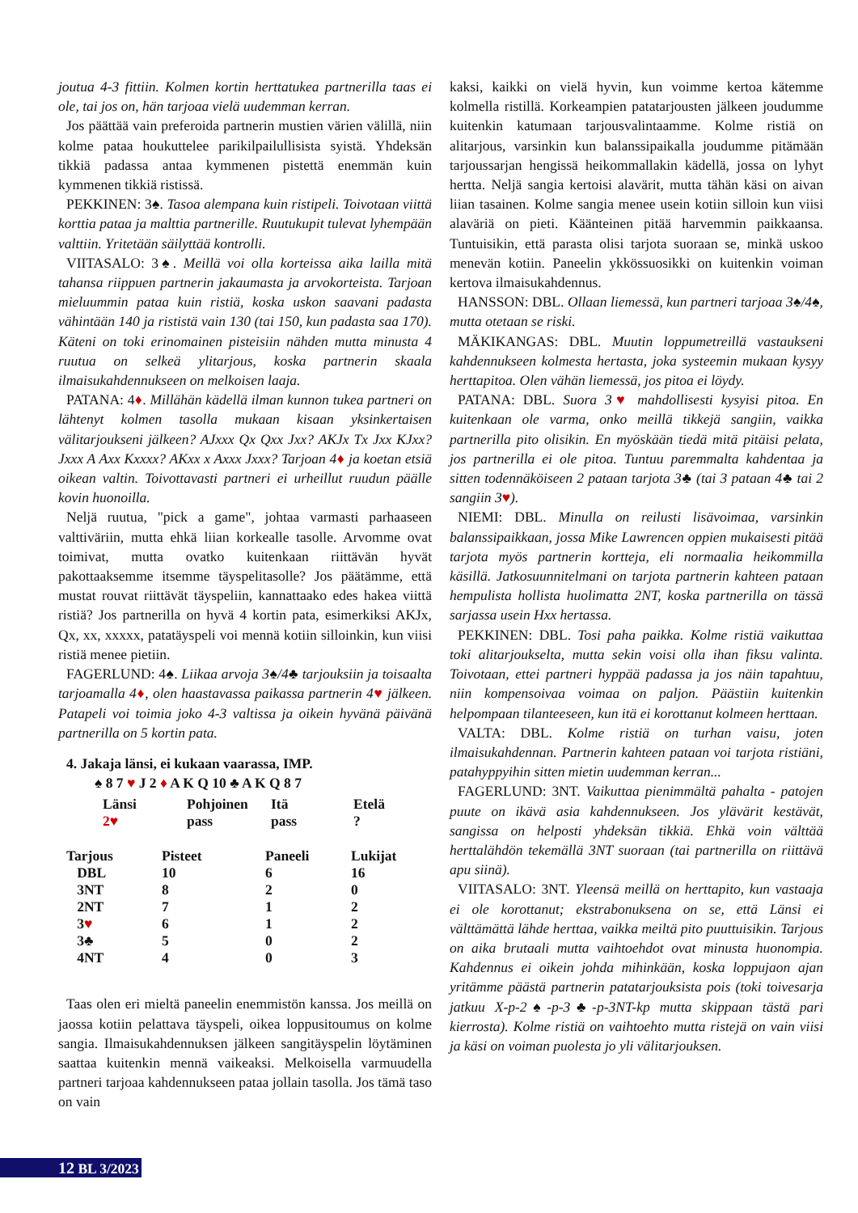joutua 4-3 fittiin. Kolmen kortin herttatukea partnerilla taas ei ole, tai jos on, hän tarjoaa vielä uudemman kerran.
Jos päättää vain preferoida partnerin mustien värien välillä, niin kolme pataa houkuttelee parikilpailullisista syistä. Yhdeksän tikkiä padassa antaa kymmenen pistettä enemmän kuin kymmenen tikkiä ristissä.
PEKKINEN: 3♠. Tasoa alempana kuin ristipeli. Toivotaan viittä korttia pataa ja malttia partnerille. Ruutukupit tulevat lyhempään valttiin. Yritetään säilyttää kontrolli.
VIITASALO: 3♠. Meillä voi olla korteissa aika lailla mitä tahansa riippuen partnerin jakaumasta ja arvokorteista. Tarjoan mieluummin pataa kuin ristiä, koska uskon saavani padasta vähintään 140 ja rististä vain 130 (tai 150, kun padasta saa 170). Käteni on toki erinomainen pisteisiin nähden mutta minusta 4 ruutua on selkeä ylitarjous, koska partnerin skaala ilmaisukahdennukseen on melkoisen laaja.
PATANA: 4♦. Millähän kädellä ilman kunnon tukea partneri on lähtenyt kolmen tasolla mukaan kisaan yksinkertaisen välitarjoukseni jälkeen? AJxxx Qx Qxx Jxx? AKJx Tx Jxx KJxx? Jxxx A Axx Kxxxx? AKxx x Axxx Jxxx? Tarjoan 4♦ ja koetan etsiä oikean valtin. Toivottavasti partneri ei urheillut ruudun päälle kovin huonoilla.
Neljä ruutua, "pick a game", johtaa varmasti parhaaseen valttiväriin, mutta ehkä liian korkealle tasolle. Arvomme ovat toimivat, mutta ovatko kuitenkaan riittävän hyvät pakottaaksemme itsemme täyspelitasolle? Jos päätämme, että mustat rouvat riittävät täyspeliin, kannattaako edes hakea viittä ristiä? Jos partnerilla on hyvä 4 kortin pata, esimerkiksi AKJx, Qx, xx, xxxxx, patatäyspeli voi mennä kotiin silloinkin, kun viisi ristiä menee pietiin.
FAGERLUND: 4♠. Liikaa arvoja 3♠/4♣ tarjouksiin ja toisaalta tarjoamalla 4♦, olen haastavassa paikassa partnerin 4♥ jälkeen. Patapeli voi toimia joko 4-3 valtissa ja oikein hyvänä päivänä partnerilla on 5 kortin pata.
4. Jakaja länsi, ei kukaan vaarassa, IMP.
♠ 8 7 ♥ J 2 ♦ A K Q 10 ♣ A K Q 8 7
| Länsi | Pohjoinen | Itä | Etelä |
| 2♥ | pass | pass | ? |
| Tarjous | Pisteet | Paneeli | Lukijat |
| --- | --- | --- | --- |
| DBL | 10 | 6 | 16 |
| 3NT | 8 | 2 | 0 |
| 2NT | 7 | 1 | 2 |
| 3 ♥ | 6 | 1 | 2 |
| 3♣ | 5 | 0 | 2 |
| 4NT | 4 | 0 | 3 |
Taas olen eri mieltä paneelin enemmistön kanssa. Jos meillä on jaossa kotiin pelattava täyspeli, oikea loppusitoumus on kolme sangia. Ilmaisukahdennuksen jälkeen sangitäyspelin löytäminen saattaa kuitenkin mennä vaikeaksi. Melkoisella varmuudella partneri tarjoaa kahdennukseen pataa jollain tasolla. Jos tämä taso on vain
kaksi, kaikki on vielä hyvin, kun voimme kertoa kätemme kolmella ristillä. Korkeampien patatarjousten jälkeen joudumme kuitenkin katumaan tarjousvalintaamme. Kolme ristiä on alitarjous, varsinkin kun balanssipaikalla joudumme pitämään tarjoussarjan hengissä heikommallakin kädellä, jossa on lyhyt hertta. Neljä sangia kertoisi alavärit, mutta tähän käsi on aivan liian tasainen. Kolme sangia menee usein kotiin silloin kun viisi alaväriä on pieti. Käänteinen pitää harvemmin paikkaansa. Tuntuisikin, että parasta olisi tarjota suoraan se, minkä uskoo menevän kotiin. Paneelin ykkössuosikki on kuitenkin voiman kertova ilmaisukahdennus.
HANSSON: DBL. Ollaan liemessä, kun partneri tarjoaa 3♠/4♠, mutta otetaan se riski.
MÄKIKANGAS: DBL. Muutin loppumetreillä vastaukseni kahdennukseen kolmesta hertasta, joka systeemin mukaan kysyy herttapitoa. Olen vähän liemessä, jos pitoa ei löydy.
PATANA: DBL. Suora 3♥ mahdollisesti kysyisi pitoa. En kuitenkaan ole varma, onko meillä tikkejä sangiin, vaikka partnerilla pito olisikin. En myöskään tiedä mitä pitäisi pelata, jos partnerilla ei ole pitoa. Tuntuu paremmalta kahdentaa ja sitten todennäköiseen 2 pataan tarjota 3♣ (tai 3 pataan 4♣ tai 2 sangiin 3♥).
NIEMI: DBL. Minulla on reilusti lisävoimaa, varsinkin balanssipaikkaan, jossa Mike Lawrencen oppien mukaisesti pitää tarjota myös partnerin kortteja, eli normaalia heikommilla käsillä. Jatkosuunnitelmani on tarjota partnerin kahteen pataan hempulista hollista huolimatta 2NT, koska partnerilla on tässä sarjassa usein Hxx hertassa.
PEKKINEN: DBL. Tosi paha paikka. Kolme ristiä vaikuttaa toki alitarjoukselta, mutta sekin voisi olla ihan fiksu valinta. Toivotaan, ettei partneri hyppää padassa ja jos näin tapahtuu, niin kompensoivaa voimaa on paljon. Päästiin kuitenkin helpompaan tilanteeseen, kun itä ei korottanut kolmeen herttaan.
VALTA: DBL. Kolme ristiä on turhan vaisu, joten ilmaisukahdennan. Partnerin kahteen pataan voi tarjota ristiäni, patahyppyihin sitten mietin uudemman kerran...
FAGERLUND: 3NT. Vaikuttaa pienimmältä pahalta - patojen puute on ikävä asia kahdennukseen. Jos ylävärit kestävät, sangissa on helposti yhdeksän tikkiä. Ehkä voin välttää herttalähdön tekemällä 3NT suoraan (tai partnerilla on riittävä apu siinä).
VIITASALO: 3NT. Yleensä meillä on herttapito, kun vastaaja ei ole korottanut; ekstrabonuksena on se, että Länsi ei välttämättä lähde herttaa, vaikka meiltä pito puuttuisikin. Tarjous on aika brutaali mutta vaihtoehdot ovat minusta huonompia. Kahdennus ei oikein johda mihinkään, koska loppujaon ajan yritämme päästä partnerin patatarjouksista pois (toki toivesarja jatkuu X-p-2♠-p-3♣-p-3NT-kp mutta skippaan tästä pari kierrosta). Kolme ristiä on vaihtoehto mutta ristejä on vain viisi ja käsi on voiman puolesta jo yli välitarjouksen.
12 BL 3/2023